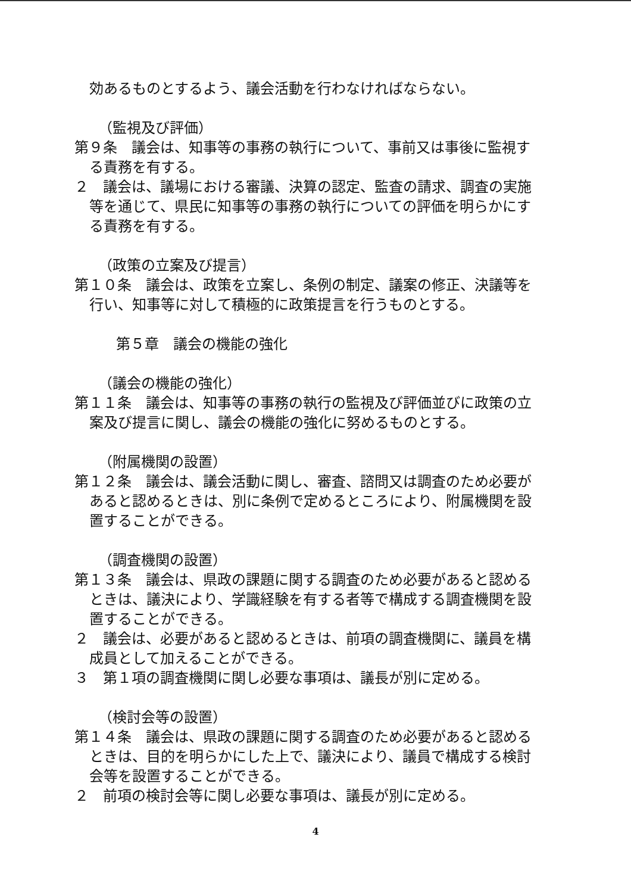効あるものとするよう、議会活動を行わなければならない。
（監視及び評価）
第９条　議会は、知事等の事務の執行について、事前又は事後に監視する責務を有する。
２　議会は、議場における審議、決算の認定、監査の請求、調査の実施等を通じて、県民に知事等の事務の執行についての評価を明らかにする責務を有する。
（政策の立案及び提言）
第１０条　議会は、政策を立案し、条例の制定、議案の修正、決議等を行い、知事等に対して積極的に政策提言を行うものとする。
第５章　議会の機能の強化
（議会の機能の強化）
第１１条　議会は、知事等の事務の執行の監視及び評価並びに政策の立案及び提言に関し、議会の機能の強化に努めるものとする。
（附属機関の設置）
第１２条　議会は、議会活動に関し、審査、諮問又は調査のため必要があると認めるときは、別に条例で定めるところにより、附属機関を設置することができる。
（調査機関の設置）
第１３条　議会は、県政の課題に関する調査のため必要があると認めるときは、議決により、学識経験を有する者等で構成する調査機関を設置することができる。
２　議会は、必要があると認めるときは、前項の調査機関に、議員を構成員として加えることができる。
３　第１項の調査機関に関し必要な事項は、議長が別に定める。
（検討会等の設置）
第１４条　議会は、県政の課題に関する調査のため必要があると認めるときは、目的を明らかにした上で、議決により、議員で構成する検討会等を設置することができる。
２　前項の検討会等に関し必要な事項は、議長が別に定める。
4